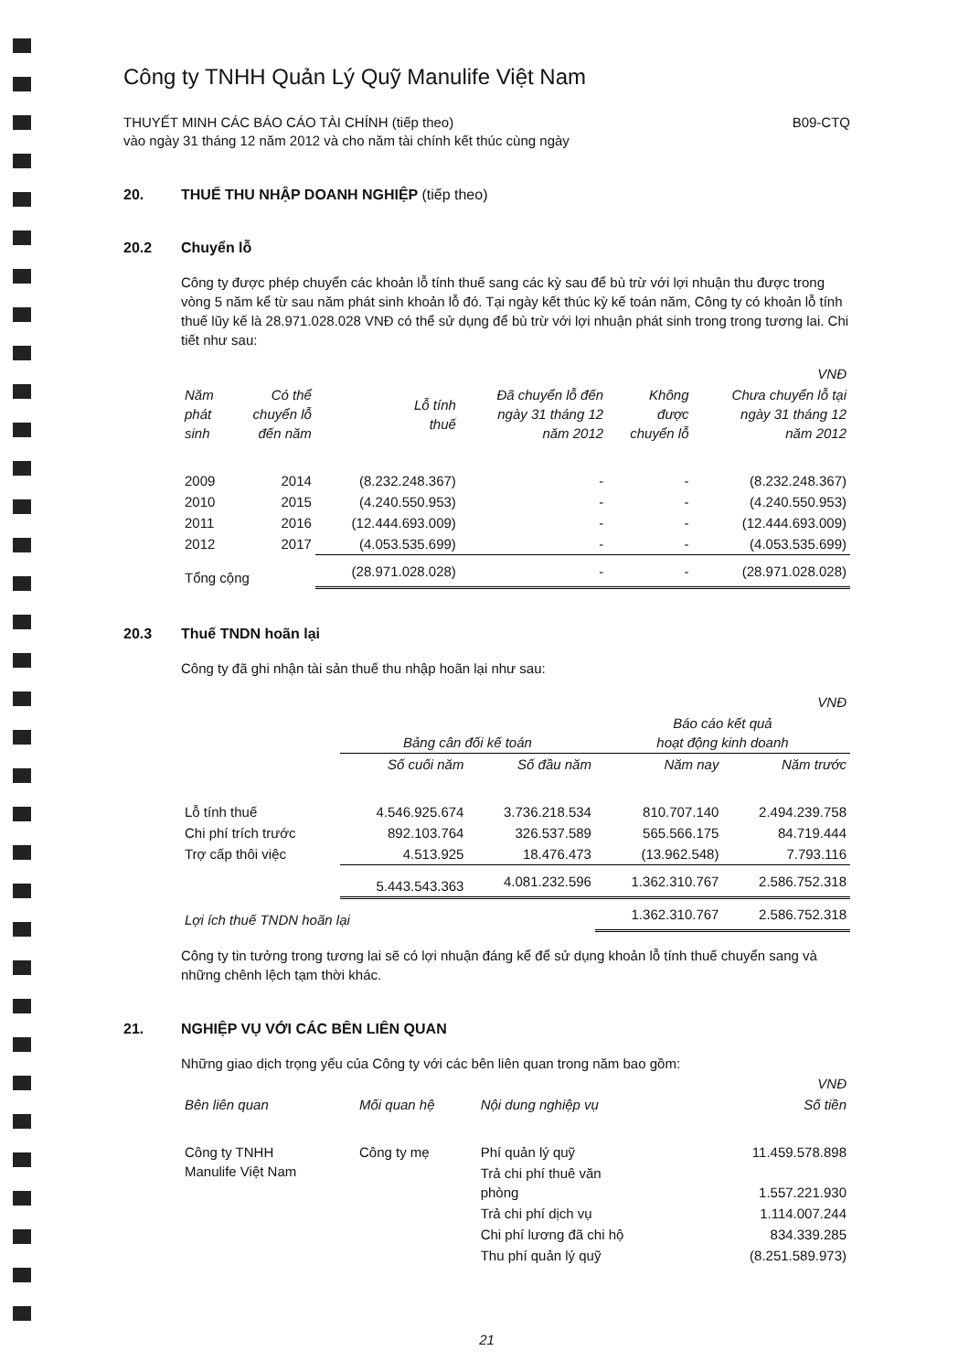Công ty TNHH Quản Lý Quỹ Manulife Việt Nam
THUYẾT MINH CÁC BÁO CÁO TÀI CHÍNH (tiếp theo)
vào ngày 31 tháng 12 năm 2012 và cho năm tài chính kết thúc cùng ngày
B09-CTQ
20. THUẾ THU NHẬP DOANH NGHIỆP (tiếp theo)
20.2 Chuyển lỗ
Công ty được phép chuyển các khoản lỗ tính thuế sang các kỳ sau để bù trừ với lợi nhuận thu được trong vòng 5 năm kể từ sau năm phát sinh khoản lỗ đó. Tại ngày kết thúc kỳ kế toán năm, Công ty có khoản lỗ tính thuế lũy kế là 28.971.028.028 VNĐ có thể sử dụng để bù trừ với lợi nhuận phát sinh trong trong tương lai. Chi tiết như sau:
| VNĐ | | | | | |
| Năm phát sinh | Có thể chuyển lỗ đến năm | Lỗ tính thuế | Đã chuyển lỗ đến ngày 31 tháng 12 năm 2012 | Không được chuyển lỗ | Chưa chuyển lỗ tại ngày 31 tháng 12 năm 2012 |
| 2009 | 2014 | (8.232.248.367) | - | - | (8.232.248.367) |
| 2010 | 2015 | (4.240.550.953) | - | - | (4.240.550.953) |
| 2011 | 2016 | (12.444.693.009) | - | - | (12.444.693.009) |
| 2012 | 2017 | (4.053.535.699) | - | - | (4.053.535.699) |
| Tổng cộng | | (28.971.028.028) | - | - | (28.971.028.028) |
20.3 Thuế TNDN hoãn lại
Công ty đã ghi nhận tài sản thuế thu nhập hoãn lại như sau:
| VNĐ | | | | |
| | Bảng cân đối kế toán | | Báo cáo kết quả hoạt động kinh doanh | |
| | Số cuối năm | Số đầu năm | Năm nay | Năm trước |
| Lỗ tính thuế | 4.546.925.674 | 3.736.218.534 | 810.707.140 | 2.494.239.758 |
| Chi phí trích trước | 892.103.764 | 326.537.589 | 565.566.175 | 84.719.444 |
| Trợ cấp thôi việc | 4.513.925 | 18.476.473 | (13.962.548) | 7.793.116 |
| | 5.443.543.363 | 4.081.232.596 | 1.362.310.767 | 2.586.752.318 |
| Lợi ích thuế TNDN hoãn lại | | | 1.362.310.767 | 2.586.752.318 |
Công ty tin tưởng trong tương lai sẽ có lợi nhuận đáng kể để sử dụng khoản lỗ tính thuế chuyển sang và những chênh lệch tạm thời khác.
21. NGHIỆP VỤ VỚI CÁC BÊN LIÊN QUAN
Những giao dịch trọng yếu của Công ty với các bên liên quan trong năm bao gồm:
| VNĐ | | | |
| Bên liên quan | Mối quan hệ | Nội dung nghiệp vụ | Số tiền |
| Công ty TNHH Manulife Việt Nam | Công ty mẹ | Phí quản lý quỹ | 11.459.578.898 |
| | | Trả chi phí thuê văn phòng | 1.557.221.930 |
| | | Trả chi phí dịch vụ | 1.114.007.244 |
| | | Chi phí lương đã chi hộ | 834.339.285 |
| | | Thu phí quản lý quỹ | (8.251.589.973) |
21